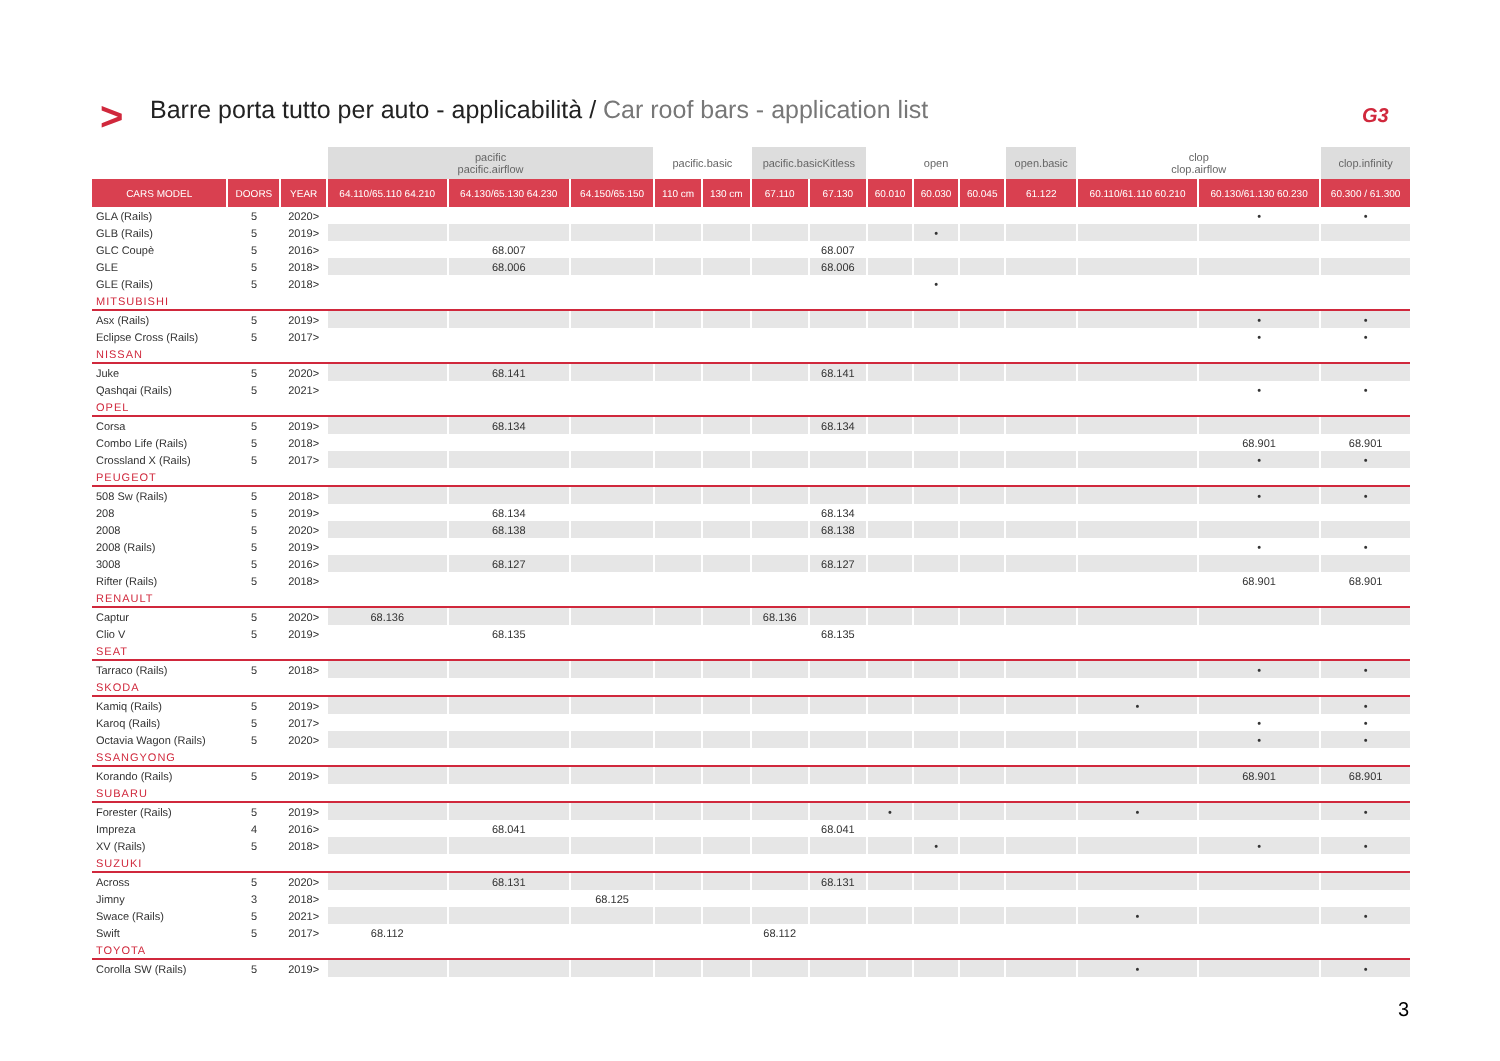>
Barre porta tutto per auto - applicabilità / Car roof bars - application list
G3
| | | | pacific pacific.airflow | | | pacific.basic | | pacific.basicKitless | | open | | | open.basic | clop clop.airflow | | clop.infinity |
| --- | --- | --- | --- | --- | --- | --- | --- | --- | --- | --- | --- | --- | --- | --- | --- | --- |
| CARS MODEL | DOORS | YEAR | 64.110/65.110 64.210 | 64.130/65.130 64.230 | 64.150/65.150 | 110 cm | 130 cm | 67.110 | 67.130 | 60.010 | 60.030 | 60.045 | 61.122 | 60.110/61.110 60.210 | 60.130/61.130 60.230 | 60.300 / 61.300 |
| GLA (Rails) | 5 | 2020> | | | | | | | | | | | | | • | • |
| GLB (Rails) | 5 | 2019> | | | | | | | | | • | | | | | |
| GLC Coupè | 5 | 2016> | | 68.007 | | | | | 68.007 | | | | | | | |
| GLE | 5 | 2018> | | 68.006 | | | | | 68.006 | | | | | | | |
| GLE (Rails) | 5 | 2018> | | | | | | | | | • | | | | | |
| MITSUBISHI | | | | | | | | | | | | | | | | |
| Asx (Rails) | 5 | 2019> | | | | | | | | | | | | | • | • |
| Eclipse Cross (Rails) | 5 | 2017> | | | | | | | | | | | | | • | • |
| NISSAN | | | | | | | | | | | | | | | | |
| Juke | 5 | 2020> | | 68.141 | | | | | 68.141 | | | | | | | |
| Qashqai (Rails) | 5 | 2021> | | | | | | | | | | | | | • | • |
| OPEL | | | | | | | | | | | | | | | | |
| Corsa | 5 | 2019> | | 68.134 | | | | | 68.134 | | | | | | | |
| Combo Life (Rails) | 5 | 2018> | | | | | | | | | | | | | 68.901 | 68.901 |
| Crossland X (Rails) | 5 | 2017> | | | | | | | | | | | | | • | • |
| PEUGEOT | | | | | | | | | | | | | | | | |
| 508 Sw (Rails) | 5 | 2018> | | | | | | | | | | | | | • | • |
| 208 | 5 | 2019> | | 68.134 | | | | | 68.134 | | | | | | | |
| 2008 | 5 | 2020> | | 68.138 | | | | | 68.138 | | | | | | | |
| 2008 (Rails) | 5 | 2019> | | | | | | | | | | | | | • | • |
| 3008 | 5 | 2016> | | 68.127 | | | | | 68.127 | | | | | | | |
| Rifter (Rails) | 5 | 2018> | | | | | | | | | | | | | 68.901 | 68.901 |
| RENAULT | | | | | | | | | | | | | | | | |
| Captur | 5 | 2020> | 68.136 | | | | | 68.136 | | | | | | | | |
| Clio V | 5 | 2019> | | 68.135 | | | | | 68.135 | | | | | | | |
| SEAT | | | | | | | | | | | | | | | | |
| Tarraco (Rails) | 5 | 2018> | | | | | | | | | | | | | • | • |
| SKODA | | | | | | | | | | | | | | | | |
| Kamiq (Rails) | 5 | 2019> | | | | | | | | | | | | • | | • |
| Karoq (Rails) | 5 | 2017> | | | | | | | | | | | | | • | • |
| Octavia Wagon (Rails) | 5 | 2020> | | | | | | | | | | | | | • | • |
| SSANGYONG | | | | | | | | | | | | | | | | |
| Korando (Rails) | 5 | 2019> | | | | | | | | | | | | | 68.901 | 68.901 |
| SUBARU | | | | | | | | | | | | | | | | |
| Forester (Rails) | 5 | 2019> | | | | | | | | • | | | | • | | • |
| Impreza | 4 | 2016> | | 68.041 | | | | | 68.041 | | | | | | | |
| XV (Rails) | 5 | 2018> | | | | | | | | | • | | | | • | • |
| SUZUKI | | | | | | | | | | | | | | | | |
| Across | 5 | 2020> | | 68.131 | | | | | 68.131 | | | | | | | |
| Jimny | 3 | 2018> | | | 68.125 | | | | | | | | | | | |
| Swace (Rails) | 5 | 2021> | | | | | | | | | | | | • | | • |
| Swift | 5 | 2017> | 68.112 | | | | | 68.112 | | | | | | | | |
| TOYOTA | | | | | | | | | | | | | | | | |
| Corolla SW (Rails) | 5 | 2019> | | | | | | | | | | | | • | | • |
3